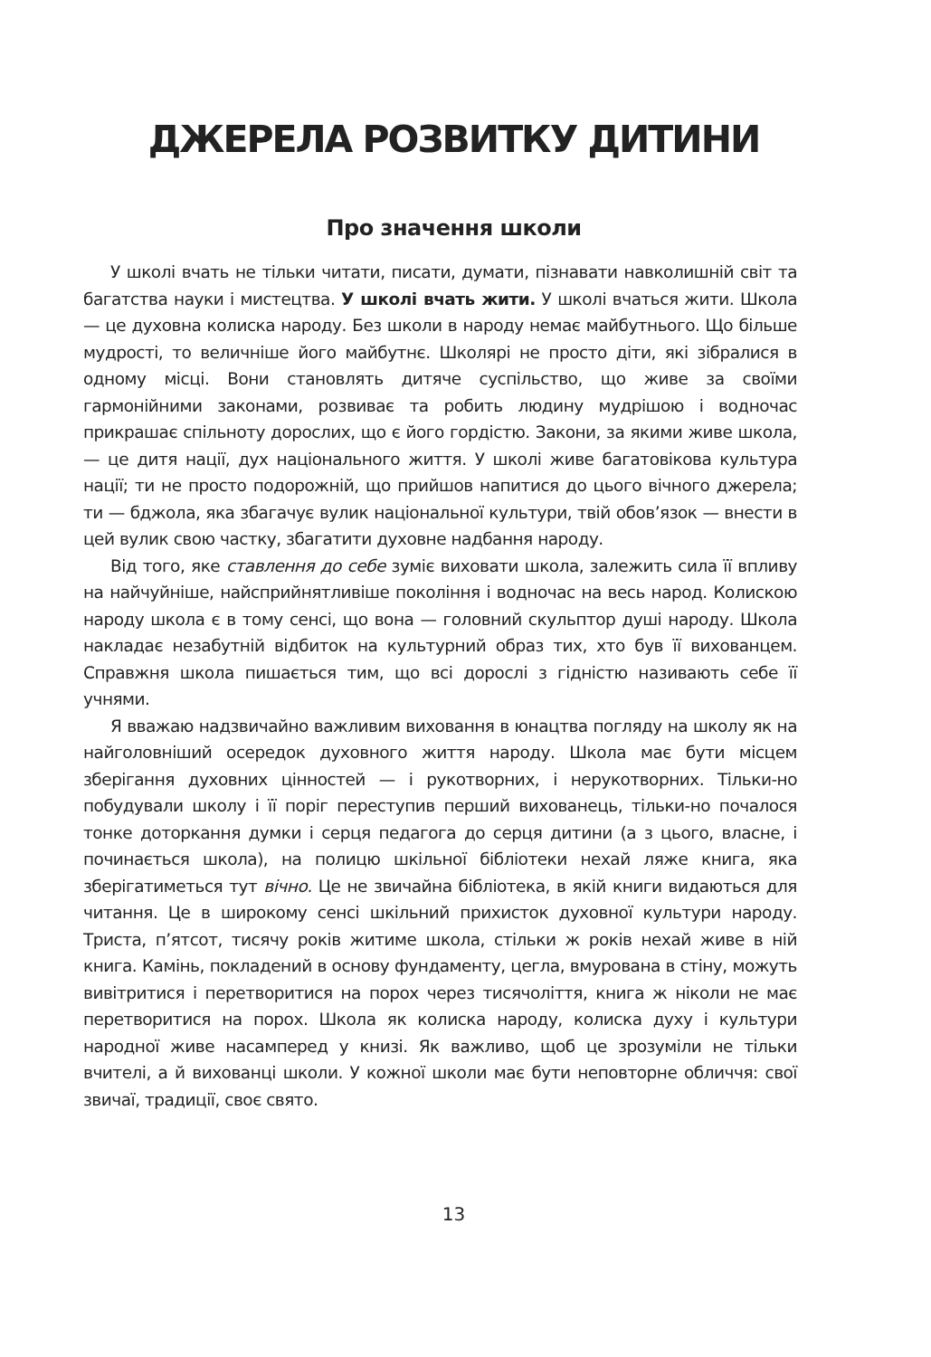ДЖЕРЕЛА РОЗВИТКУ ДИТИНИ
Про значення школи
У школі вчать не тільки читати, писати, думати, пізнавати навколишній світ та багатства науки і мистецтва. У школі вчать жити. У школі вчаться жити. Школа — це духовна колиска народу. Без школи в народу немає майбутнього. Що більше мудрості, то величніше його майбутнє. Школярі не просто діти, які зібралися в одному місці. Вони становлять дитяче суспільство, що живе за своїми гармонійними законами, розвиває та робить людину мудрішою і водночас прикрашає спільноту дорослих, що є його гордістю. Закони, за якими живе школа, — це дитя нації, дух національного життя. У школі живе багатовікова культура нації; ти не просто подорожній, що прийшов напитися до цього вічного джерела; ти — бджола, яка збагачує вулик національної культури, твій обов’язок — внести в цей вулик свою частку, збагатити духовне надбання народу.
Від того, яке ставлення до себе зуміє виховати школа, залежить сила її впливу на найчуйніше, найсприйнятливіше покоління і водночас на весь народ. Колискою народу школа є в тому сенсі, що вона — головний скульптор душі народу. Школа накладає незабутній відбиток на культурний образ тих, хто був її вихованцем. Справжня школа пишається тим, що всі дорослі з гідністю називають себе її учнями.
Я вважаю надзвичайно важливим виховання в юнацтва погляду на школу як на найголовніший осередок духовного життя народу. Школа має бути місцем зберігання духовних цінностей — і рукотворних, і нерукотворних. Тільки-но побудували школу і її поріг переступив перший вихованець, тільки-но почалося тонке доторкання думки і серця педагога до серця дитини (а з цього, власне, і починається школа), на полицю шкільної бібліотеки нехай ляже книга, яка зберігатиметься тут вічно. Це не звичайна бібліотека, в якій книги видаються для читання. Це в широкому сенсі шкільний прихисток духовної культури народу. Триста, п’ятсот, тисячу років житиме школа, стільки ж років нехай живе в ній книга. Камінь, покладений в основу фундаменту, цегла, вмурована в стіну, можуть вивітритися і перетворитися на порох через тисячоліття, книга ж ніколи не має перетворитися на порох. Школа як колиска народу, колиска духу і культури народної живе насамперед у книзі. Як важливо, щоб це зрозуміли не тільки вчителі, а й вихованці школи. У кожної школи має бути неповторне обличчя: свої звичаї, традиції, своє свято.
13